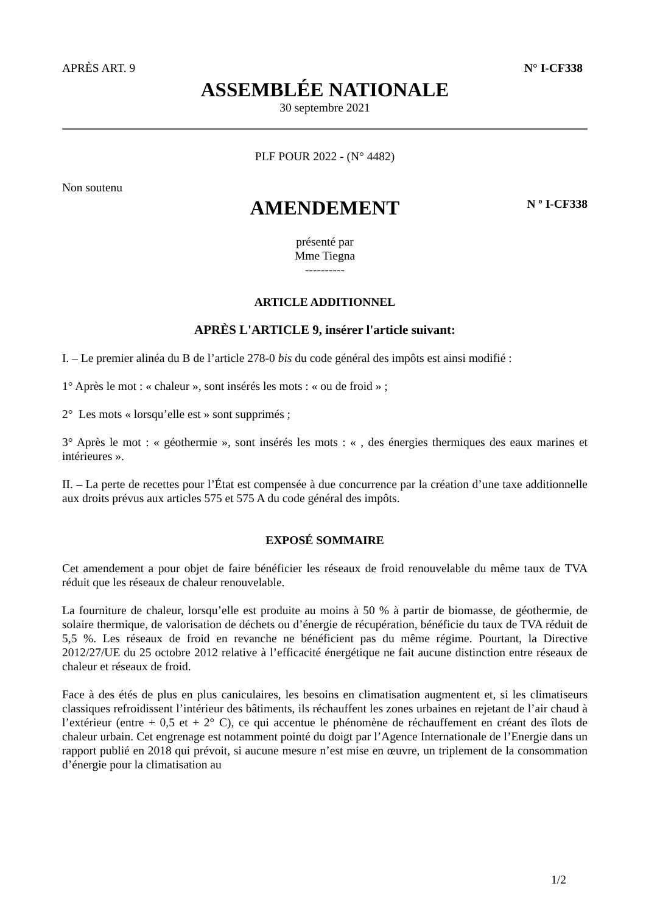APRÈS ART. 9 N° I-CF338
ASSEMBLÉE NATIONALE
30 septembre 2021
PLF POUR 2022 - (N° 4482)
Non soutenu
AMENDEMENT
N º I-CF338
présenté par
Mme Tiegna
----------
ARTICLE ADDITIONNEL
APRÈS L'ARTICLE 9, insérer l'article suivant:
I. – Le premier alinéa du B de l’article 278-0 bis du code général des impôts est ainsi modifié :
1° Après le mot : « chaleur », sont insérés les mots : « ou de froid » ;
2° Les mots « lorsqu’elle est » sont supprimés ;
3° Après le mot : « géothermie », sont insérés les mots : « , des énergies thermiques des eaux marines et intérieures ».
II. – La perte de recettes pour l’État est compensée à due concurrence par la création d’une taxe additionnelle aux droits prévus aux articles 575 et 575 A du code général des impôts.
EXPOSÉ SOMMAIRE
Cet amendement a pour objet de faire bénéficier les réseaux de froid renouvelable du même taux de TVA réduit que les réseaux de chaleur renouvelable.
La fourniture de chaleur, lorsqu’elle est produite au moins à 50 % à partir de biomasse, de géothermie, de solaire thermique, de valorisation de déchets ou d’énergie de récupération, bénéficie du taux de TVA réduit de 5,5 %. Les réseaux de froid en revanche ne bénéficient pas du même régime. Pourtant, la Directive 2012/27/UE du 25 octobre 2012 relative à l’efficacité énergétique ne fait aucune distinction entre réseaux de chaleur et réseaux de froid.
Face à des étés de plus en plus caniculaires, les besoins en climatisation augmentent et, si les climatiseurs classiques refroidissent l’intérieur des bâtiments, ils réchauffent les zones urbaines en rejetant de l’air chaud à l’extérieur (entre + 0,5 et + 2° C), ce qui accentue le phénomène de réchauffement en créant des îlots de chaleur urbain. Cet engrenage est notamment pointé du doigt par l’Agence Internationale de l’Energie dans un rapport publié en 2018 qui prévoit, si aucune mesure n’est mise en œuvre, un triplement de la consommation d’énergie pour la climatisation au
1/2